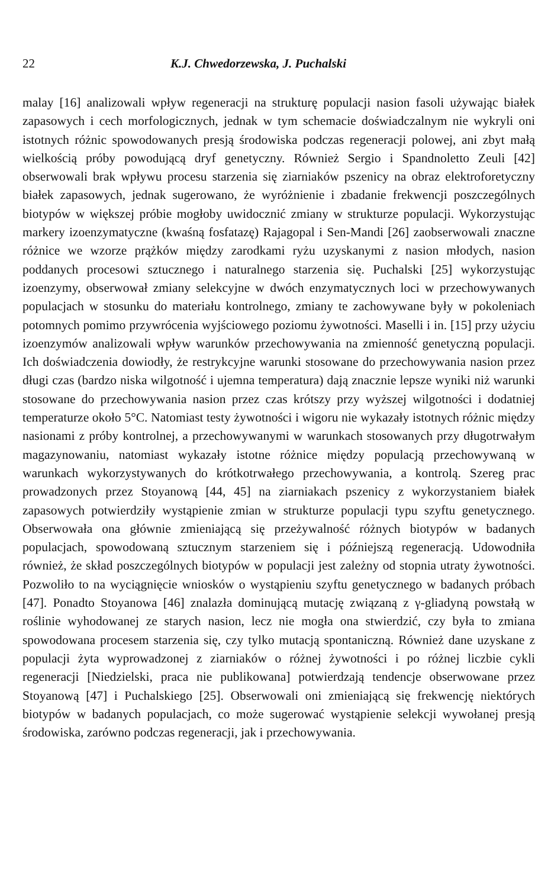22 K.J. Chwedorzewska, J. Puchalski
malay [16] analizowali wpływ regeneracji na strukturę populacji nasion fasoli używając białek zapasowych i cech morfologicznych, jednak w tym schemacie doświadczalnym nie wykryli oni istotnych różnic spowodowanych presją środowiska podczas regeneracji polowej, ani zbyt małą wielkością próby powodującą dryf genetyczny. Również Sergio i Spandnoletto Zeuli [42] obserwowali brak wpływu procesu starzenia się ziarniaków pszenicy na obraz elektroforetyczny białek zapasowych, jednak sugerowano, że wyróżnienie i zbadanie frekwencji poszczególnych biotypów w większej próbie mogłoby uwidocznić zmiany w strukturze populacji. Wykorzystując markery izoenzymatyczne (kwaśną fosfatazę) Rajagopal i Sen-Mandi [26] zaobserwowali znaczne różnice we wzorze prążków między zarodkami ryżu uzyskanymi z nasion młodych, nasion poddanych procesowi sztucznego i naturalnego starzenia się. Puchalski [25] wykorzystując izoenzymy, obserwował zmiany selekcyjne w dwóch enzymatycznych loci w przechowywanych populacjach w stosunku do materiału kontrolnego, zmiany te zachowywane były w pokoleniach potomnych pomimo przywrócenia wyjściowego poziomu żywotności. Maselli i in. [15] przy użyciu izoenzymów analizowali wpływ warunków przechowywania na zmienność genetyczną populacji. Ich doświadczenia dowiodły, że restrykcyjne warunki stosowane do przechowywania nasion przez długi czas (bardzo niska wilgotność i ujemna temperatura) dają znacznie lepsze wyniki niż warunki stosowane do przechowywania nasion przez czas krótszy przy wyższej wilgotności i dodatniej temperaturze około 5°C. Natomiast testy żywotności i wigoru nie wykazały istotnych różnic między nasionami z próby kontrolnej, a przechowywanymi w warunkach stosowanych przy długotrwałym magazynowaniu, natomiast wykazały istotne różnice między populacją przechowywaną w warunkach wykorzystywanych do krótkotrwałego przechowywania, a kontrolą. Szereg prac prowadzonych przez Stoyanową [44, 45] na ziarniakach pszenicy z wykorzystaniem białek zapasowych potwierdziły wystąpienie zmian w strukturze populacji typu szyftu genetycznego. Obserwowała ona głównie zmieniającą się przeżywalność różnych biotypów w badanych populacjach, spowodowaną sztucznym starzeniem się i późniejszą regeneracją. Udowodniła również, że skład poszczególnych biotypów w populacji jest zależny od stopnia utraty żywotności. Pozwoliło to na wyciągnięcie wniosków o wystąpieniu szyftu genetycznego w badanych próbach [47]. Ponadto Stoyanowa [46] znalazła dominującą mutację związaną z γ-gliadyną powstałą w roślinie wyhodowanej ze starych nasion, lecz nie mogła ona stwierdzić, czy była to zmiana spowodowana procesem starzenia się, czy tylko mutacją spontaniczną. Również dane uzyskane z populacji żyta wyprowadzonej z ziarniaków o różnej żywotności i po różnej liczbie cykli regeneracji [Niedzielski, praca nie publikowana] potwierdzają tendencje obserwowane przez Stoyanową [47] i Puchalskiego [25]. Obserwowali oni zmieniającą się frekwencję niektórych biotypów w badanych populacjach, co może sugerować wystąpienie selekcji wywołanej presją środowiska, zarówno podczas regeneracji, jak i przechowywania.